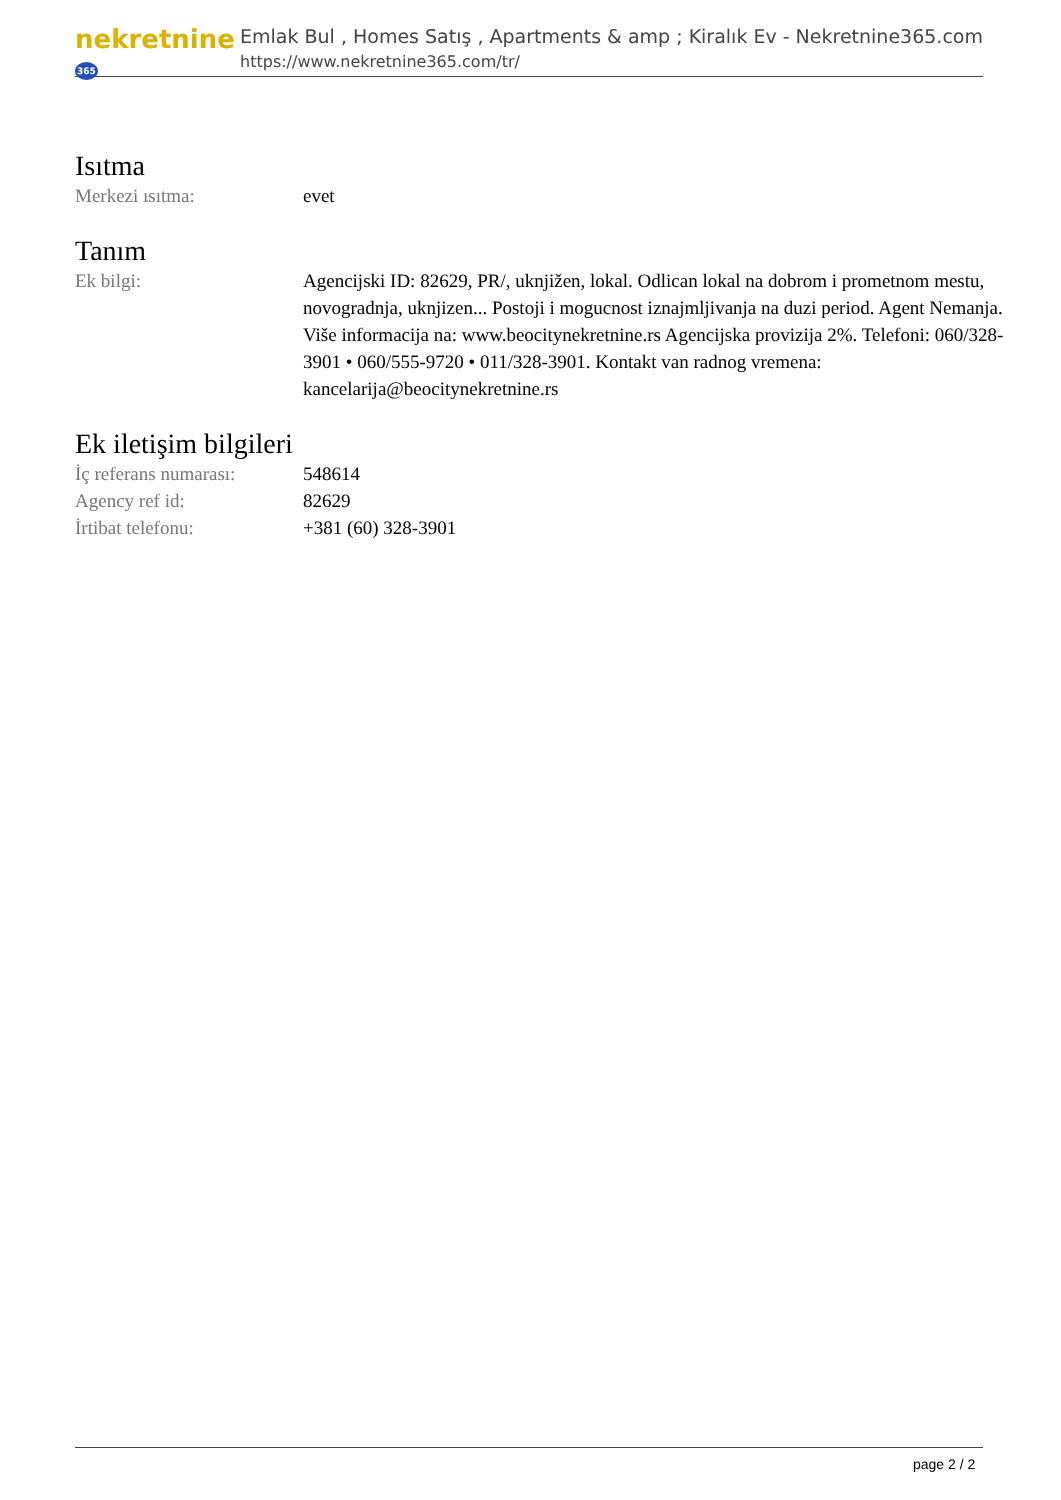nekretnine365
Emlak Bul , Homes Satış , Apartments & amp ; Kiralık Ev - Nekretnine365.com
https://www.nekretnine365.com/tr/
Isıtma
| Merkezi ısıtma: | evet |
Tanım
| Ek bilgi: | Agencijski ID: 82629, PR/, uknjižen, lokal. Odlican lokal na dobrom i prometnom mestu, novogradnja, uknjizen... Postoji i mogucnost iznajmljivanja na duzi period. Agent Nemanja. Više informacija na: www.beocitynekretnine.rs Agencijska provizija 2%. Telefoni: 060/328-3901 • 060/555-9720 • 011/328-3901. Kontakt van radnog vremena: kancelarija@beocitynekretnine.rs |
Ek iletişim bilgileri
| İç referans numarası: | 548614 |
| Agency ref id: | 82629 |
| İrtibat telefonu: | +381 (60) 328-3901 |
page 2 / 2